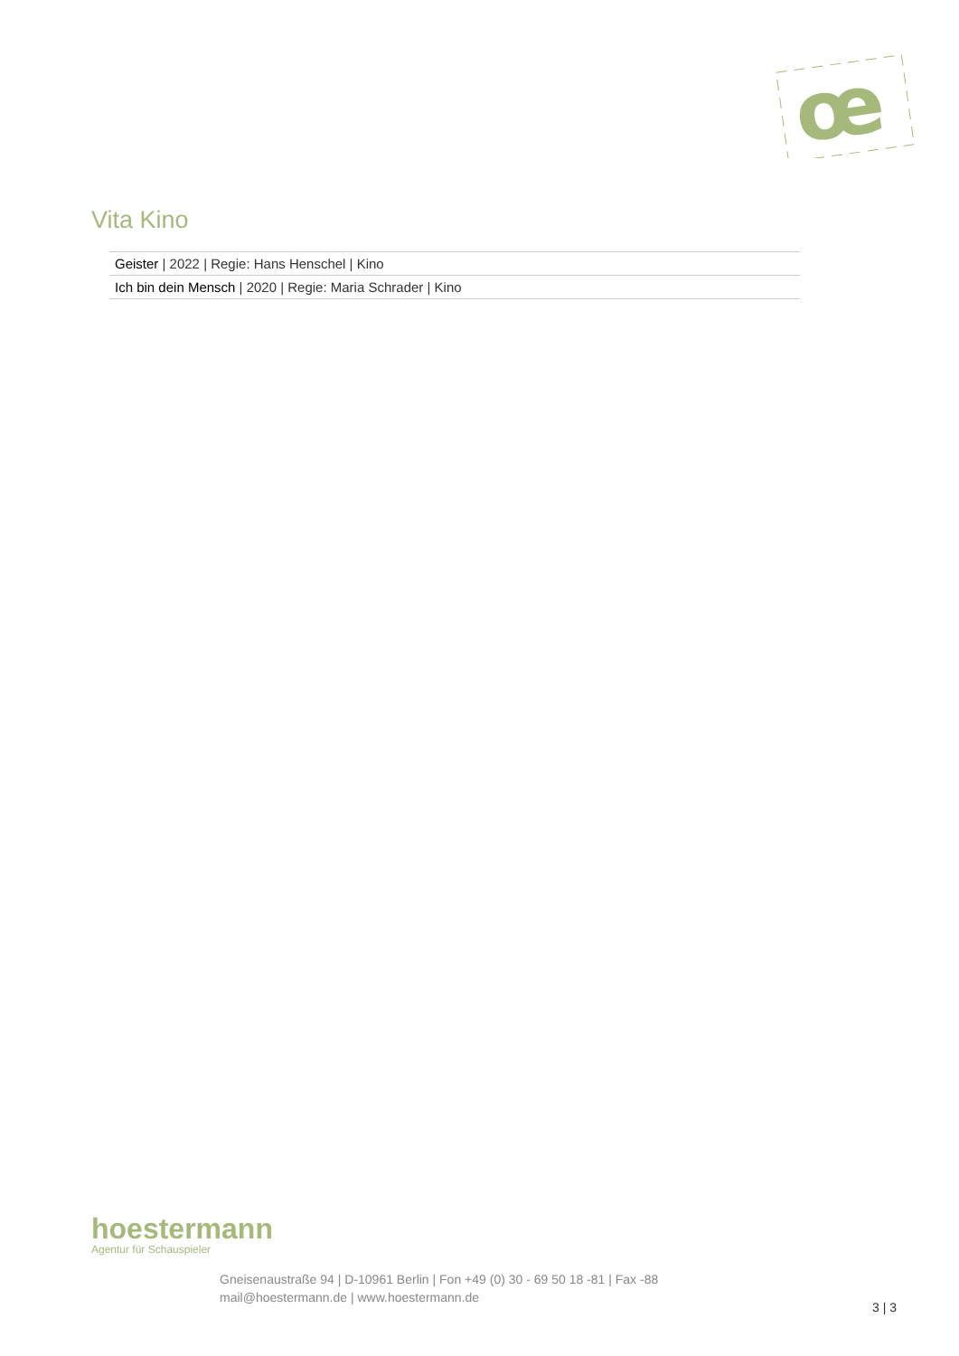œ
Vita Kino
| Geister / 2022 / Regie: Hans Henschel / Kino |
| Ich bin dein Mensch / 2020 / Regie: Maria Schrader / Kino |
hoestermann
Agentur für Schauspieler
Gneisenaustraße 94 | D-10961 Berlin | Fon +49 (0) 30 - 69 50 18 -81 | Fax -88
mail@hoestermann.de | www.hoestermann.de
3 | 3